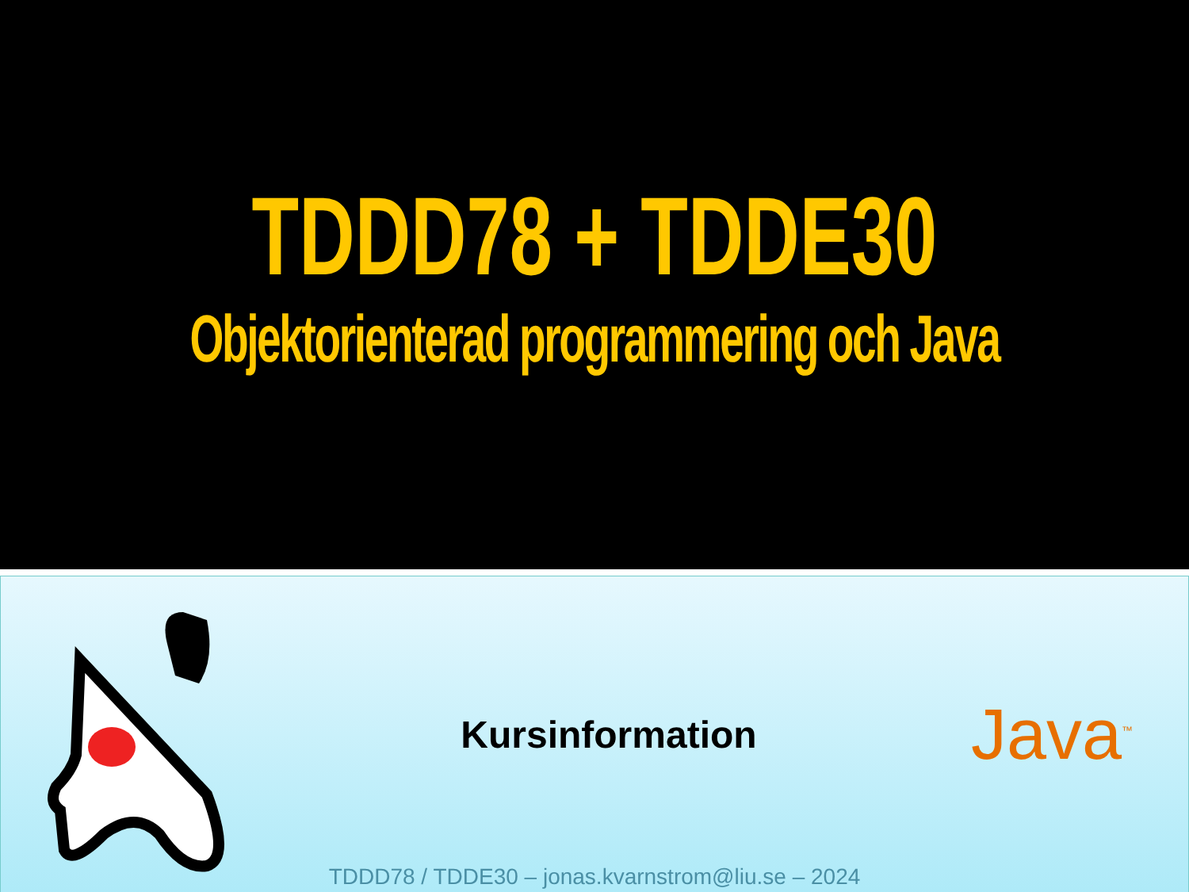TDDD78 + TDDE30
Objektorienterad programmering och Java
Kursinformation
Java<sup>™</sup>
TDDD78 / TDDE30 – jonas.kvarnstrom@liu.se – 2024